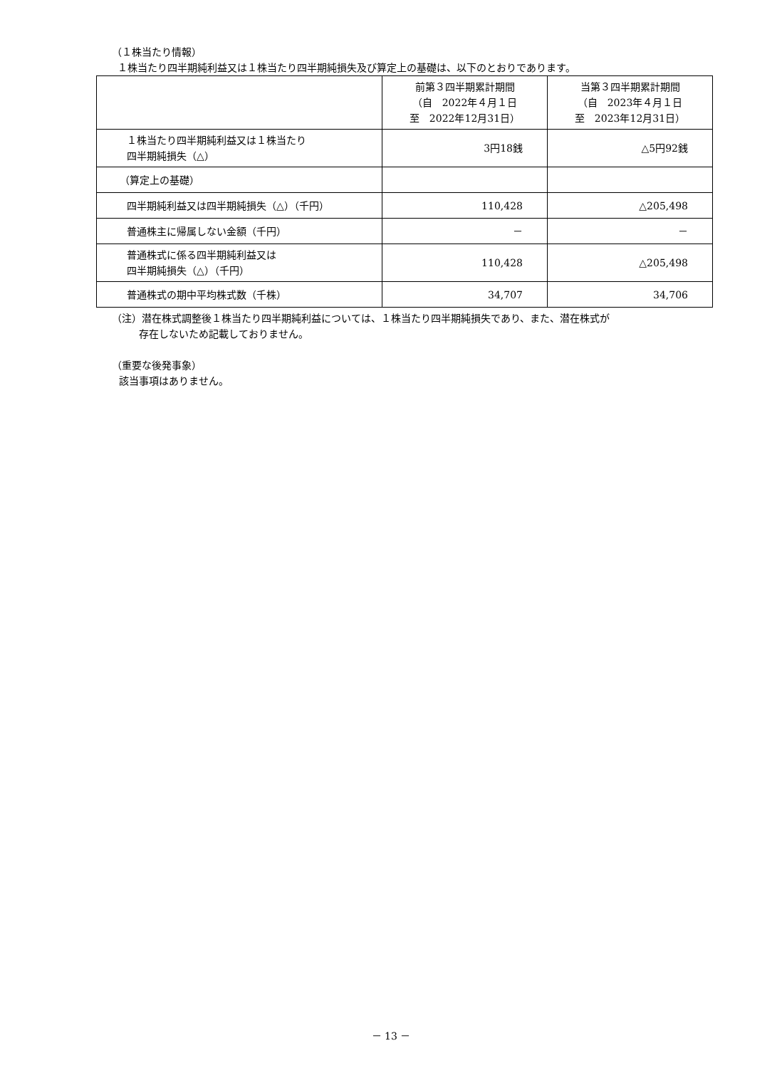（１株当たり情報）
１株当たり四半期純利益又は１株当たり四半期純損失及び算定上の基礎は、以下のとおりであります。
| | 前第３四半期累計期間 （自 2022年４月１日 至 2022年12月31日） | 当第３四半期累計期間 （自 2023年４月１日 至 2023年12月31日） |
| --- | --- | --- |
| １株当たり四半期純利益又は１株当たり 四半期純損失（△） | 3円18銭 | △5円92銭 |
| （算定上の基礎） | | |
| 四半期純利益又は四半期純損失（△）（千円） | 110,428 | △205,498 |
| 普通株主に帰属しない金額（千円） | － | － |
| 普通株式に係る四半期純利益又は 四半期純損失（△）（千円） | 110,428 | △205,498 |
| 普通株式の期中平均株式数（千株） | 34,707 | 34,706 |
（注）潜在株式調整後１株当たり四半期純利益については、１株当たり四半期純損失であり、また、潜在株式が
存在しないため記載しておりません。
（重要な後発事象）
該当事項はありません。
－ 13 －